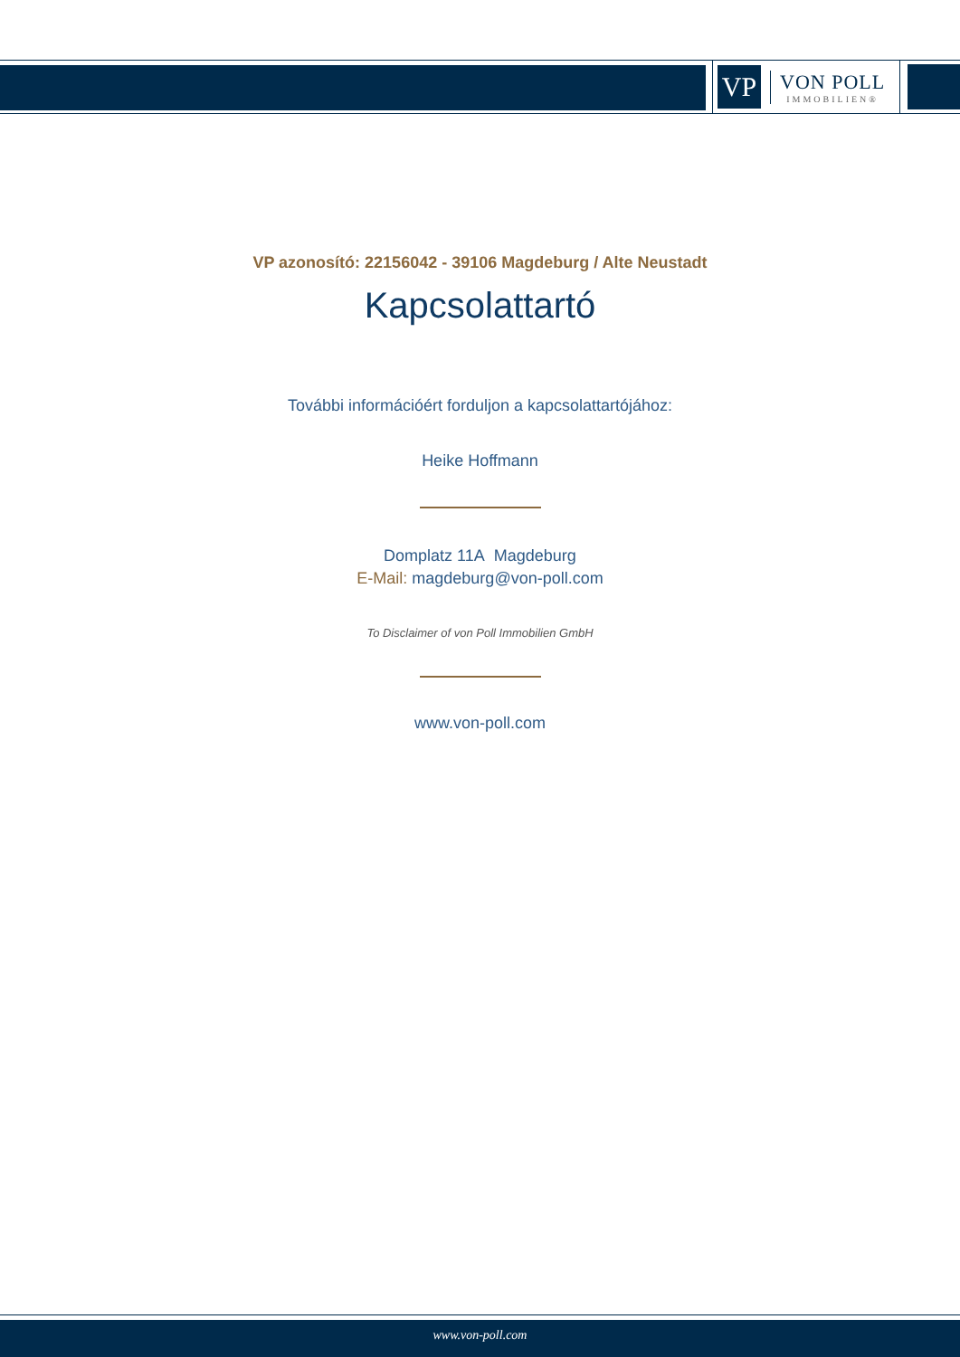VP
VON POLL
IMMOBILIEN®
VP azonosító: 22156042 - 39106 Magdeburg / Alte Neustadt
Kapcsolattartó
További információért forduljon a kapcsolattartójához:
Heike Hoffmann
Domplatz 11A Magdeburg
E-Mail: magdeburg@von-poll.com
To Disclaimer of von Poll Immobilien GmbH
www.von-poll.com
www.von-poll.com